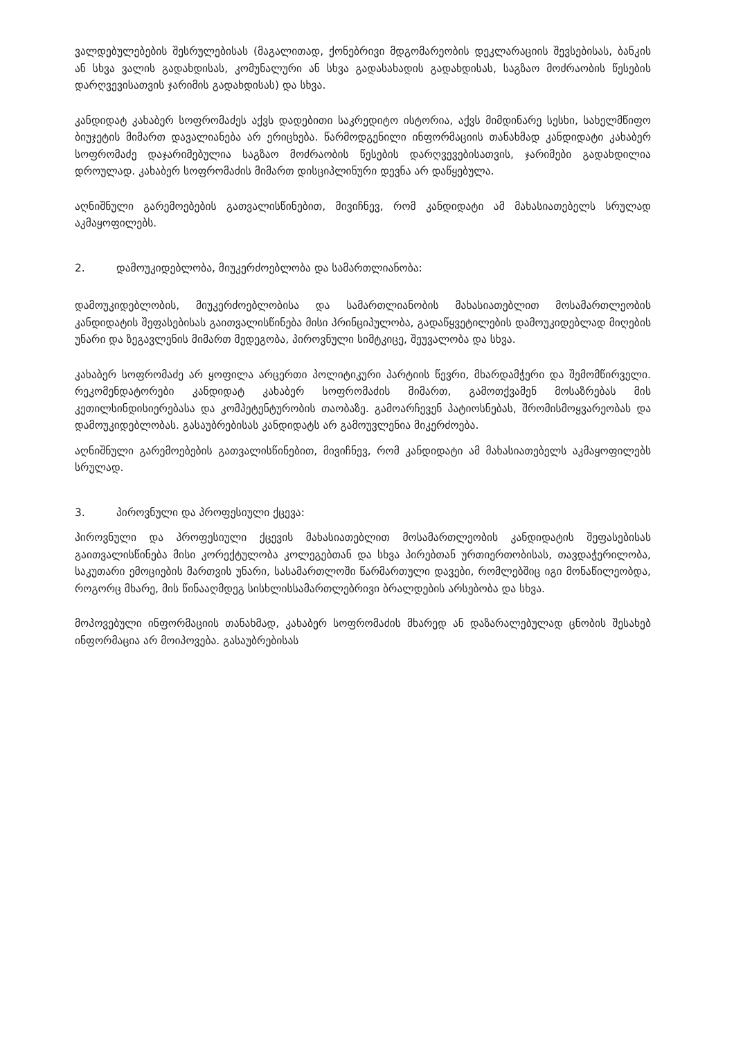ვალდებულებების შესრულებისას (მაგალითად, ქონებრივი მდგომარეობის დეკლარაციის შევსებისას, ბანკის ან სხვა ვალის გადახდისას, კომუნალური ან სხვა გადასახადის გადახდისას, საგზაო მოძრაობის წესების დარღვევისათვის ჯარიმის გადახდისას) და სხვა.
კანდიდატ კახაბერ სოფრომაძეს აქვს დადებითი საკრედიტო ისტორია, აქვს მიმდინარე სესხი, სახელმწიფო ბიუჯეტის მიმართ დავალიანება არ ერიცხება. წარმოდგენილი ინფორმაციის თანახმად კანდიდატი კახაბერ სოფრომაძე დაჯარიმებულია საგზაო მოძრაობის წესების დარღვევებისათვის, ჯარიმები გადახდილია დროულად. კახაბერ სოფრომაძის მიმართ დისციპლინური დევნა არ დაწყებულა.
აღნიშნული გარემოებების გათვალისწინებით, მივიჩნევ, რომ კანდიდატი ამ მახასიათებელს სრულად აკმაყოფილებს.
2. დამოუკიდებლობა, მიუკერძოებლობა და სამართლიანობა:
დამოუკიდებლობის, მიუკერძოებლობისა და სამართლიანობის მახასიათებლით მოსამართლეობის კანდიდატის შეფასებისას გაითვალისწინება მისი პრინციპულობა, გადაწყვეტილების დამოუკიდებლად მიღების უნარი და ზეგავლენის მიმართ მედეგობა, პიროვნული სიმტკიცე, შეუვალობა და სხვა.
კახაბერ სოფრომაძე არ ყოფილა არცერთი პოლიტიკური პარტიის წევრი, მხარდამჭერი და შემომწირველი. რეკომენდატორები კანდიდატ კახაბერ სოფრომაძის მიმართ, გამოთქვამენ მოსაზრებას მის კეთილსინდისიერებასა და კომპეტენტურობის თაობაზე. გამოარჩევენ პატიოსნებას, შრომისმოყვარეობას და დამოუკიდებლობას. გასაუბრებისას კანდიდატს არ გამოუვლენია მიკერძოება.
აღნიშნული გარემოებების გათვალისწინებით, მივიჩნევ, რომ კანდიდატი ამ მახასიათებელს აკმაყოფილებს სრულად.
3. პიროვნული და პროფესიული ქცევა:
პიროვნული და პროფესიული ქცევის მახასიათებლით მოსამართლეობის კანდიდატის შეფასებისას გაითვალისწინება მისი კორექტულობა კოლეგებთან და სხვა პირებთან ურთიერთობისას, თავდაჭერილობა, საკუთარი ემოციების მართვის უნარი, სასამართლოში წარმართული დავები, რომლებშიც იგი მონაწილეობდა, როგორც მხარე, მის წინააღმდეგ სისხლისსამართლებრივი ბრალდების არსებობა და სხვა.
მოპოვებული ინფორმაციის თანახმად, კახაბერ სოფრომაძის მხარედ ან დაზარალებულად ცნობის შესახებ ინფორმაცია არ მოიპოვება. გასაუბრებისას